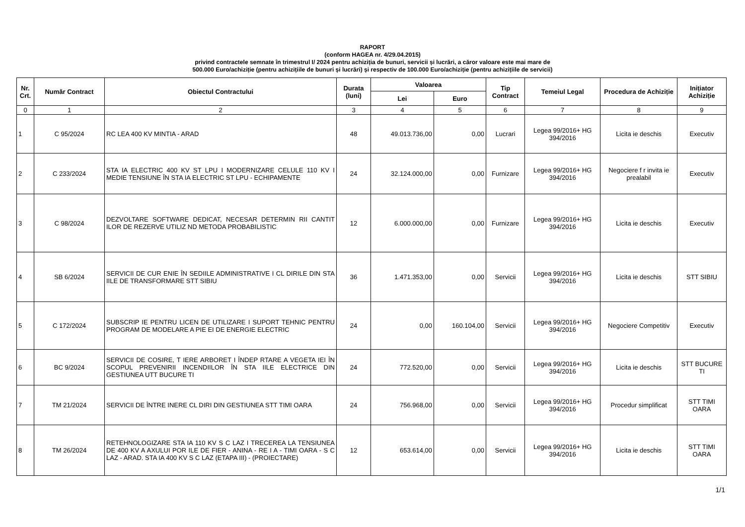RAPORT
(conform HAGEA nr. 4/29.04.2015)
privind contractele semnate în trimestrul I/ 2024 pentru achiziția de bunuri, servicii și lucrări, a căror valoare este mai mare de
500.000 Euro/achiziție (pentru achizițiile de bunuri și lucrări) și respectiv de 100.000 Euro/achiziție (pentru achizițiile de servicii)
| Nr. Crt. | Număr Contract | Obiectul Contractului | Durata (luni) | Valoarea | | Tip Contract | Temeiul Legal | Procedura de Achiziție | Inițiator Achiziție |
| --- | --- | --- | --- | --- | --- | --- | --- | --- | --- |
| | | | | Lei | Euro | | | | |
| 0 | 1 | 2 | 3 | 4 | 5 | 6 | 7 | 8 | 9 |
| 1 | C 95/2024 | RC LEA 400 KV MINTIA - ARAD | 48 | 49.013.736,00 | 0,00 | Lucrari | Legea 99/2016+ HG 394/2016 | Licita ie deschis | Executiv |
| 2 | C 233/2024 | STA IA ELECTRIC 400 KV ST LPU I MODERNIZARE CELULE 110 KV I MEDIE TENSIUNE ÎN STA IA ELECTRIC ST LPU - ECHIPAMENTE | 24 | 32.124.000,00 | 0,00 | Furnizare | Legea 99/2016+ HG 394/2016 | Negociere f r invita ie prealabil | Executiv |
| 3 | C 98/2024 | DEZVOLTARE SOFTWARE DEDICAT, NECESAR DETERMIN RII CANTIT ILOR DE REZERVE UTILIZ ND METODA PROBABILISTIC | 12 | 6.000.000,00 | 0,00 | Furnizare | Legea 99/2016+ HG 394/2016 | Licita ie deschis | Executiv |
| 4 | SB 6/2024 | SERVICII DE CUR ENIE ÎN SEDIILE ADMINISTRATIVE I CL DIRILE DIN STA IILE DE TRANSFORMARE STT SIBIU | 36 | 1.471.353,00 | 0,00 | Servicii | Legea 99/2016+ HG 394/2016 | Licita ie deschis | STT SIBIU |
| 5 | C 172/2024 | SUBSCRIP IE PENTRU LICEN DE UTILIZARE I SUPORT TEHNIC PENTRU PROGRAM DE MODELARE A PIE EI DE ENERGIE ELECTRIC | 24 | 0,00 | 160.104,00 | Servicii | Legea 99/2016+ HG 394/2016 | Negociere Competitiv | Executiv |
| 6 | BC 9/2024 | SERVICII DE COSIRE, T IERE ARBORET I ÎNDEP RTARE A VEGETA IEI ÎN SCOPUL PREVENIRII INCENDIILOR ÎN STA IILE ELECTRICE DIN GESTIUNEA UTT BUCURE TI | 24 | 772.520,00 | 0,00 | Servicii | Legea 99/2016+ HG 394/2016 | Licita ie deschis | STT BUCURE TI |
| 7 | TM 21/2024 | SERVICII DE ÎNTRE INERE CL DIRI DIN GESTIUNEA STT TIMI OARA | 24 | 756.968,00 | 0,00 | Servicii | Legea 99/2016+ HG 394/2016 | Procedur simplificat | STT TIMI OARA |
| 8 | TM 26/2024 | RETEHNOLOGIZARE STA IA 110 KV S C LAZ I TRECEREA LA TENSIUNEA DE 400 KV A AXULUI POR ILE DE FIER - ANINA - RE I A - TIMI OARA - S C LAZ - ARAD. STA IA 400 KV S C LAZ (ETAPA III) - (PROIECTARE) | 12 | 653.614,00 | 0,00 | Servicii | Legea 99/2016+ HG 394/2016 | Licita ie deschis | STT TIMI OARA |
1/1